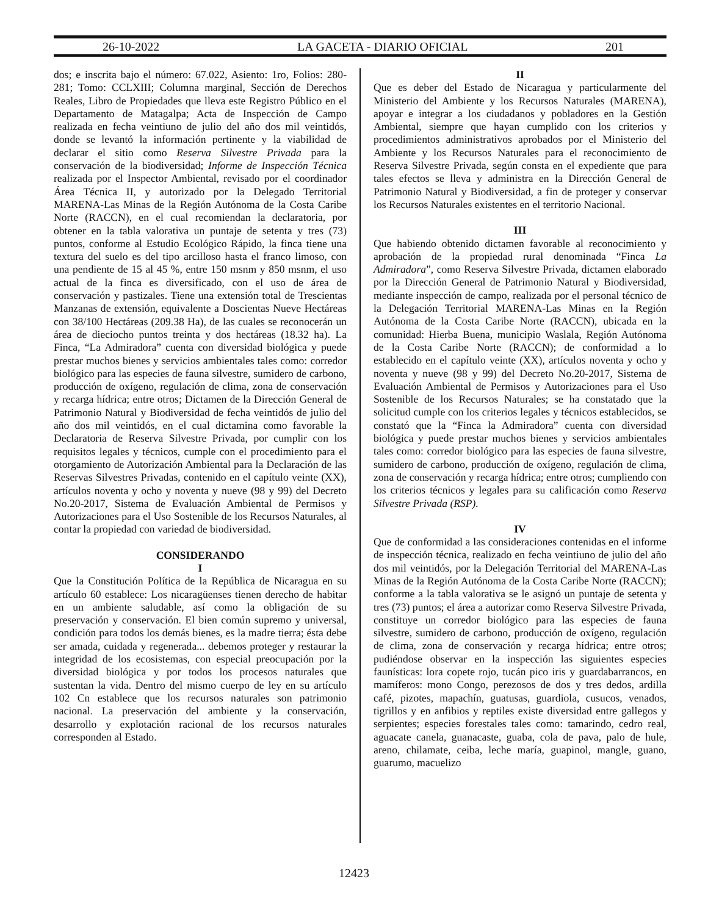26-10-2022 LA GACETA - DIARIO OFICIAL 201
dos; e inscrita bajo el número: 67.022, Asiento: 1ro, Folios: 280-281; Tomo: CCLXIII; Columna marginal, Sección de Derechos Reales, Libro de Propiedades que lleva este Registro Público en el Departamento de Matagalpa; Acta de Inspección de Campo realizada en fecha veintiuno de julio del año dos mil veintidós, donde se levantó la información pertinente y la viabilidad de declarar el sitio como Reserva Silvestre Privada para la conservación de la biodiversidad; Informe de Inspección Técnica realizada por el Inspector Ambiental, revisado por el coordinador Área Técnica II, y autorizado por la Delegado Territorial MARENA-Las Minas de la Región Autónoma de la Costa Caribe Norte (RACCN), en el cual recomiendan la declaratoria, por obtener en la tabla valorativa un puntaje de setenta y tres (73) puntos, conforme al Estudio Ecológico Rápido, la finca tiene una textura del suelo es del tipo arcilloso hasta el franco limoso, con una pendiente de 15 al 45 %, entre 150 msnm y 850 msnm, el uso actual de la finca es diversificado, con el uso de área de conservación y pastizales. Tiene una extensión total de Trescientas Manzanas de extensión, equivalente a Doscientas Nueve Hectáreas con 38/100 Hectáreas (209.38 Ha), de las cuales se reconocerán un área de dieciocho puntos treinta y dos hectáreas (18.32 ha). La Finca, “La Admiradora” cuenta con diversidad biológica y puede prestar muchos bienes y servicios ambientales tales como: corredor biológico para las especies de fauna silvestre, sumidero de carbono, producción de oxígeno, regulación de clima, zona de conservación y recarga hídrica; entre otros; Dictamen de la Dirección General de Patrimonio Natural y Biodiversidad de fecha veintidós de julio del año dos mil veintidós, en el cual dictamina como favorable la Declaratoria de Reserva Silvestre Privada, por cumplir con los requisitos legales y técnicos, cumple con el procedimiento para el otorgamiento de Autorización Ambiental para la Declaración de las Reservas Silvestres Privadas, contenido en el capítulo veinte (XX), artículos noventa y ocho y noventa y nueve (98 y 99) del Decreto No.20-2017, Sistema de Evaluación Ambiental de Permisos y Autorizaciones para el Uso Sostenible de los Recursos Naturales, al contar la propiedad con variedad de biodiversidad.
CONSIDERANDO
I
Que la Constitución Política de la República de Nicaragua en su artículo 60 establece: Los nicaragüenses tienen derecho de habitar en un ambiente saludable, así como la obligación de su preservación y conservación. El bien común supremo y universal, condición para todos los demás bienes, es la madre tierra; ésta debe ser amada, cuidada y regenerada... debemos proteger y restaurar la integridad de los ecosistemas, con especial preocupación por la diversidad biológica y por todos los procesos naturales que sustentan la vida. Dentro del mismo cuerpo de ley en su artículo 102 Cn establece que los recursos naturales son patrimonio nacional. La preservación del ambiente y la conservación, desarrollo y explotación racional de los recursos naturales corresponden al Estado.
II
Que es deber del Estado de Nicaragua y particularmente del Ministerio del Ambiente y los Recursos Naturales (MARENA), apoyar e integrar a los ciudadanos y pobladores en la Gestión Ambiental, siempre que hayan cumplido con los criterios y procedimientos administrativos aprobados por el Ministerio del Ambiente y los Recursos Naturales para el reconocimiento de Reserva Silvestre Privada, según consta en el expediente que para tales efectos se lleva y administra en la Dirección General de Patrimonio Natural y Biodiversidad, a fin de proteger y conservar los Recursos Naturales existentes en el territorio Nacional.
III
Que habiendo obtenido dictamen favorable al reconocimiento y aprobación de la propiedad rural denominada “Finca La Admiradora”, como Reserva Silvestre Privada, dictamen elaborado por la Dirección General de Patrimonio Natural y Biodiversidad, mediante inspección de campo, realizada por el personal técnico de la Delegación Territorial MARENA-Las Minas en la Región Autónoma de la Costa Caribe Norte (RACCN), ubicada en la comunidad: Hierba Buena, municipio Waslala, Región Autónoma de la Costa Caribe Norte (RACCN); de conformidad a lo establecido en el capítulo veinte (XX), artículos noventa y ocho y noventa y nueve (98 y 99) del Decreto No.20-2017, Sistema de Evaluación Ambiental de Permisos y Autorizaciones para el Uso Sostenible de los Recursos Naturales; se ha constatado que la solicitud cumple con los criterios legales y técnicos establecidos, se constató que la “Finca la Admiradora” cuenta con diversidad biológica y puede prestar muchos bienes y servicios ambientales tales como: corredor biológico para las especies de fauna silvestre, sumidero de carbono, producción de oxígeno, regulación de clima, zona de conservación y recarga hídrica; entre otros; cumpliendo con los criterios técnicos y legales para su calificación como Reserva Silvestre Privada (RSP).
IV
Que de conformidad a las consideraciones contenidas en el informe de inspección técnica, realizado en fecha veintiuno de julio del año dos mil veintidós, por la Delegación Territorial del MARENA-Las Minas de la Región Autónoma de la Costa Caribe Norte (RACCN); conforme a la tabla valorativa se le asignó un puntaje de setenta y tres (73) puntos; el área a autorizar como Reserva Silvestre Privada, constituye un corredor biológico para las especies de fauna silvestre, sumidero de carbono, producción de oxígeno, regulación de clima, zona de conservación y recarga hídrica; entre otros; pudiéndose observar en la inspección las siguientes especies faunísticas: lora copete rojo, tucán pico iris y guardabarrancos, en mamíferos: mono Congo, perezosos de dos y tres dedos, ardilla café, pizotes, mapachín, guatusas, guardiola, cusucos, venados, tigrillos y en anfibios y reptiles existe diversidad entre gallegos y serpientes; especies forestales tales como: tamarindo, cedro real, aguacate canela, guanacaste, guaba, cola de pava, palo de hule, areno, chilamate, ceiba, leche maría, guapinol, mangle, guano, guarumo, macuelizo
12423